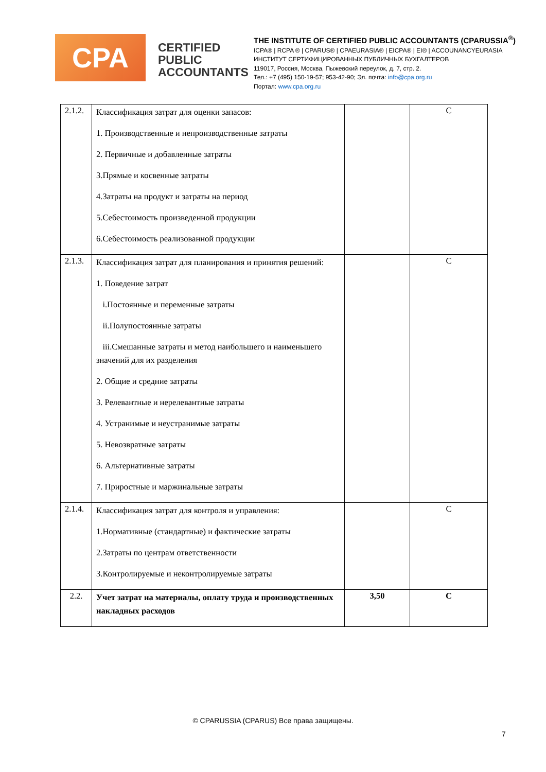CPA
CERTIFIED PUBLIC ACCOUNTANTS
THE INSTITUTE OF CERTIFIED PUBLIC ACCOUNTANTS (CPARUSSIA<sup>®</sup>)
ICPA® | RCPA ® | CPARUS® | CPAEURASIA® | EICPA® | EI® | ACCOUNANCYEURASIA
ИНСТИТУТ СЕРТИФИЦИРОВАННЫХ ПУБЛИЧНЫХ БУХГАЛТЕРОВ
119017, Россия, Москва, Пыжевский переулок, д. 7, стр. 2.
Тел.: +7 (495) 150-19-57; 953-42-90; Эл. почта: info@cpa.org.ru
Портал: www.cpa.org.ru
| 2.1.2. | Классификация затрат для оценки запасов: 1. Производственные и непроизводственные затраты 2. Первичные и добавленные затраты 3.Прямые и косвенные затраты 4.Затраты на продукт и затраты на период 5.Себестоимость произведенной продукции 6.Себестоимость реализованной продукции | | C |
| 2.1.3. | Классификация затрат для планирования и принятия решений: 1. Поведение затрат i.Постоянные и переменные затраты ii.Полупостоянные затраты iii.Смешанные затраты и метод наибольшего и наименьшего значений для их разделения 2. Общие и средние затраты 3. Релевантные и нерелевантные затраты 4. Устранимые и неустранимые затраты 5. Невозвратные затраты 6. Альтернативные затраты 7. Приростные и маржинальные затраты | | C |
| 2.1.4. | Классификация затрат для контроля и управления: 1.Нормативные (стандартные) и фактические затраты 2.Затраты по центрам ответственности 3.Контролируемые и неконтролируемые затраты | | C |
| 2.2. | Учет затрат на материалы, оплату труда и производственных накладных расходов | 3,50 | C |
© CPARUSSIA (CPARUS) Все права защищены.
7